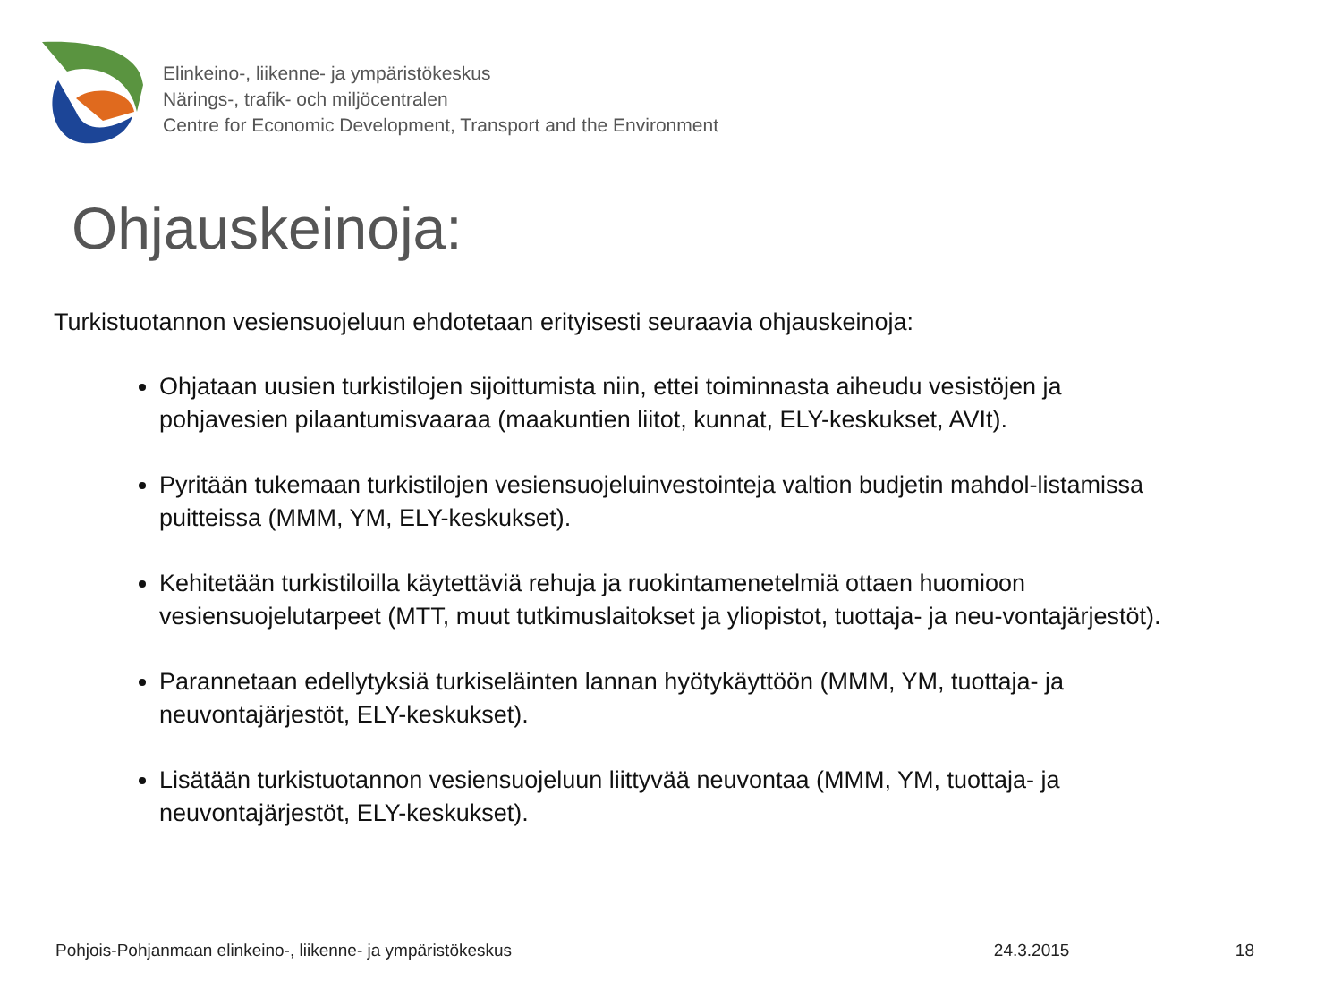Elinkeino-, liikenne- ja ympäristökeskus
Närings-, trafik- och miljöcentralen
Centre for Economic Development, Transport and the Environment
Ohjauskeinoja:
Turkistuotannon vesiensuojeluun ehdotetaan erityisesti seuraavia ohjauskeinoja:
Ohjataan uusien turkistilojen sijoittumista niin, ettei toiminnasta aiheudu vesistöjen ja pohjavesien pilaantumisvaaraa (maakuntien liitot, kunnat, ELY-keskukset, AVIt).
Pyritään tukemaan turkistilojen vesiensuojeluinvestointeja valtion budjetin mahdol-listamissa puitteissa (MMM, YM, ELY-keskukset).
Kehitetään turkistiloilla käytettäviä rehuja ja ruokintamenetelmiä ottaen huomioon vesiensuojelutarpeet (MTT, muut tutkimuslaitokset ja yliopistot, tuottaja- ja neu-vontajärjestöt).
Parannetaan edellytyksiä turkiseläinten lannan hyötykäyttöön (MMM, YM, tuottaja- ja neuvontajärjestöt, ELY-keskukset).
Lisätään turkistuotannon vesiensuojeluun liittyvää neuvontaa (MMM, YM, tuottaja- ja neuvontajärjestöt, ELY-keskukset).
Pohjois-Pohjanmaan elinkeino-, liikenne- ja ympäristökeskus 24.3.2015 18